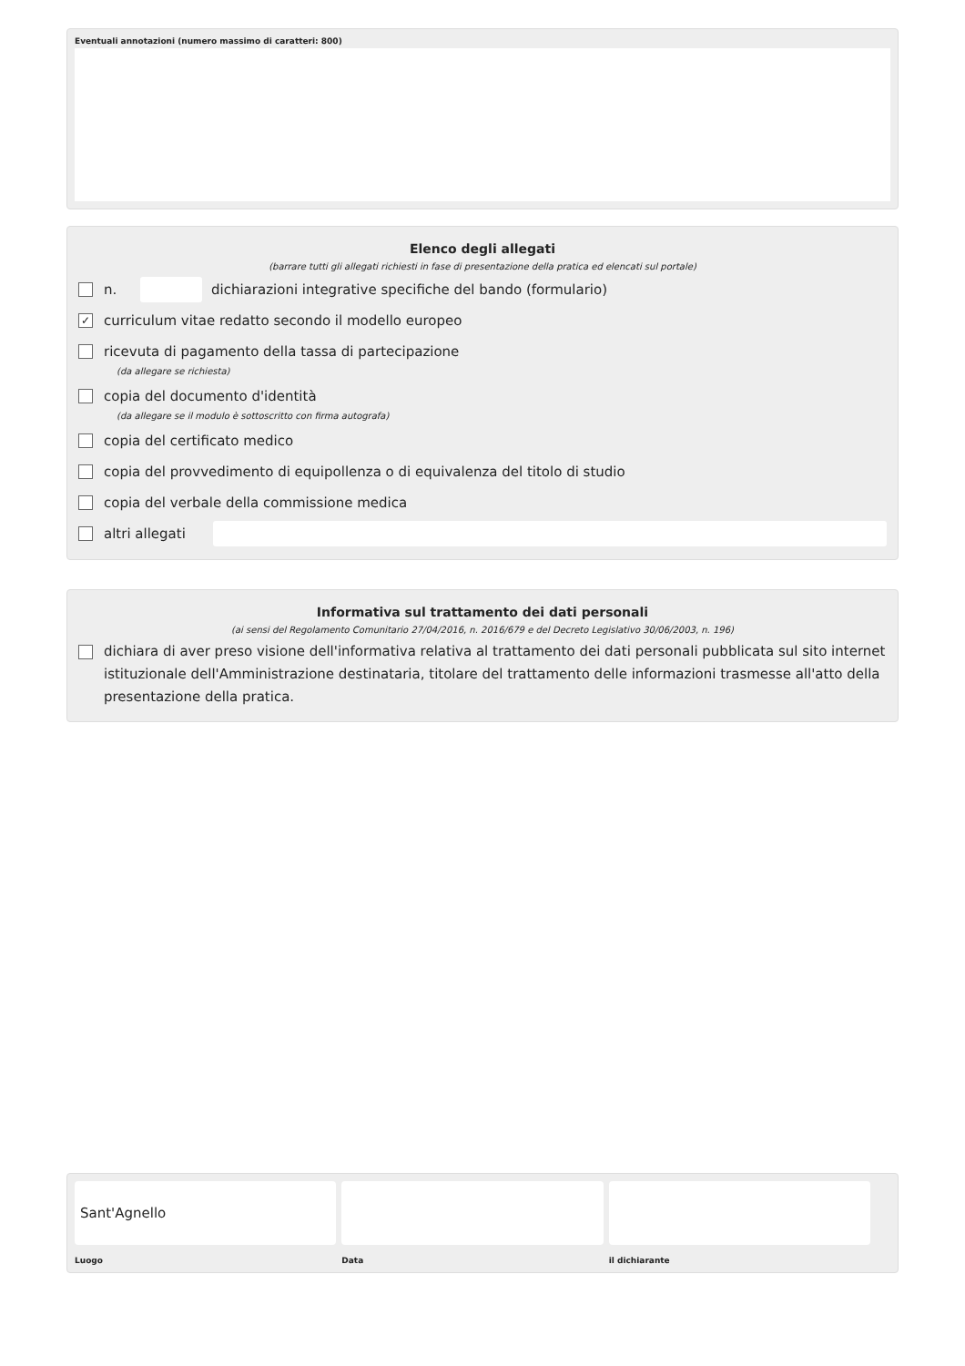Eventuali annotazioni (numero massimo di caratteri: 800)
Elenco degli allegati
(barrare tutti gli allegati richiesti in fase di presentazione della pratica ed elencati sul portale)
n. dichiarazioni integrative specifiche del bando (formulario)
✓ curriculum vitae redatto secondo il modello europeo
ricevuta di pagamento della tassa di partecipazione
(da allegare se richiesta)
copia del documento d'identità
(da allegare se il modulo è sottoscritto con firma autografa)
copia del certificato medico
copia del provvedimento di equipollenza o di equivalenza del titolo di studio
copia del verbale della commissione medica
altri allegati
Informativa sul trattamento dei dati personali
(ai sensi del Regolamento Comunitario 27/04/2016, n. 2016/679 e del Decreto Legislativo 30/06/2003, n. 196)
dichiara di aver preso visione dell'informativa relativa al trattamento dei dati personali pubblicata sul sito internet istituzionale dell'Amministrazione destinataria, titolare del trattamento delle informazioni trasmesse all'atto della presentazione della pratica.
Sant'Agnello
Luogo
Data il dichiarante